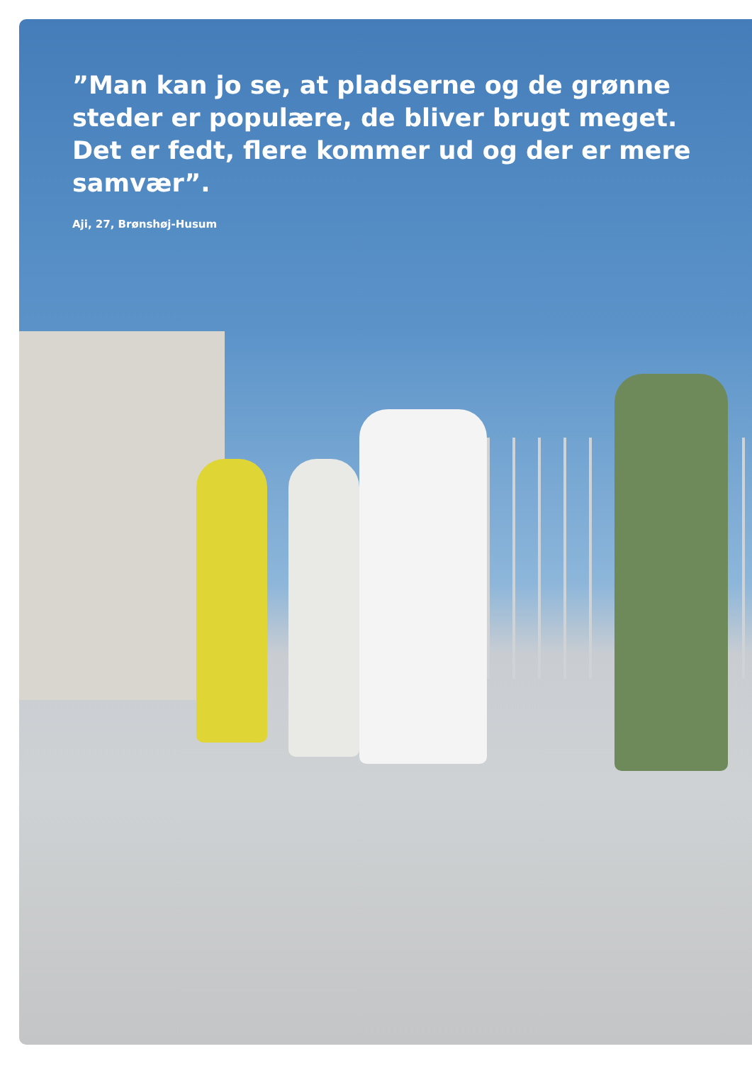”Man kan jo se, at pladserne og de grønne steder er populære, de bliver brugt meget. Det er fedt, flere kommer ud og der er mere samvær”.
Aji, 27, Brønshøj-Husum